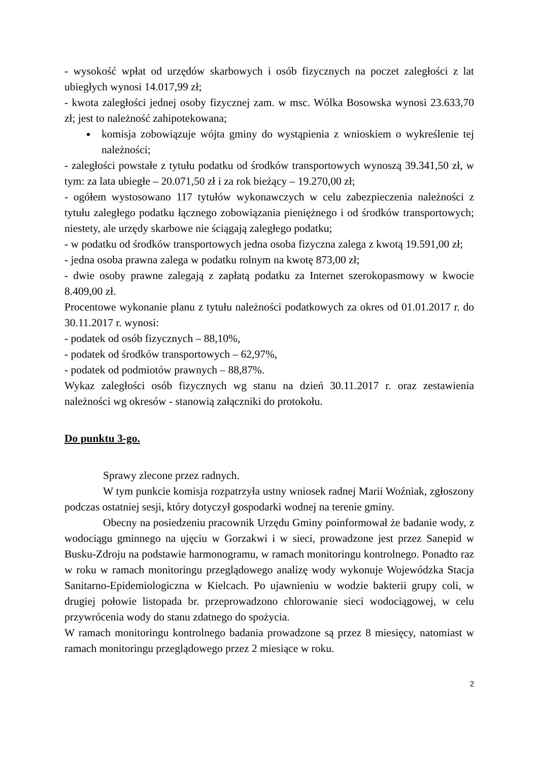- wysokość wpłat od urzędów skarbowych i osób fizycznych na poczet zaległości z lat ubiegłych wynosi 14.017,99 zł;
- kwota zaległości jednej osoby fizycznej zam. w msc. Wólka Bosowska wynosi 23.633,70 zł; jest to należność zahipotekowana;
komisja zobowiązuje wójta gminy do wystąpienia z wnioskiem o wykreślenie tej należności;
- zaległości powstałe z tytułu podatku od środków transportowych wynoszą 39.341,50 zł, w tym: za lata ubiegłe – 20.071,50 zł i za rok bieżący – 19.270,00 zł;
- ogółem wystosowano 117 tytułów wykonawczych w celu zabezpieczenia należności z tytułu zaległego podatku łącznego zobowiązania pieniężnego i od środków transportowych; niestety, ale urzędy skarbowe nie ściągają zaległego podatku;
- w podatku od środków transportowych jedna osoba fizyczna zalega z kwotą 19.591,00 zł;
- jedna osoba prawna zalega w podatku rolnym na kwotę 873,00 zł;
- dwie osoby prawne zalegają z zapłatą podatku za Internet szerokopasmowy w kwocie 8.409,00 zł.
Procentowe wykonanie planu z tytułu należności podatkowych za okres od 01.01.2017 r. do 30.11.2017 r. wynosi:
- podatek od osób fizycznych – 88,10%,
- podatek od środków transportowych – 62,97%,
- podatek od podmiotów prawnych – 88,87%.
Wykaz zaległości osób fizycznych wg stanu na dzień 30.11.2017 r. oraz zestawienia należności wg okresów - stanowią załączniki do protokołu.
Do punktu 3-go.
Sprawy zlecone przez radnych.
W tym punkcie komisja rozpatrzyła ustny wniosek radnej Marii Woźniak, zgłoszony podczas ostatniej sesji, który dotyczył gospodarki wodnej na terenie gminy.
Obecny na posiedzeniu pracownik Urzędu Gminy poinformował że badanie wody, z wodociągu gminnego na ujęciu w Gorzakwi i w sieci, prowadzone jest przez Sanepid w Busku-Zdroju na podstawie harmonogramu, w ramach monitoringu kontrolnego. Ponadto raz w roku w ramach monitoringu przeglądowego analizę wody wykonuje Wojewódzka Stacja Sanitarno-Epidemiologiczna w Kielcach. Po ujawnieniu w wodzie bakterii grupy coli, w drugiej połowie listopada br. przeprowadzono chlorowanie sieci wodociągowej, w celu przywrócenia wody do stanu zdatnego do spożycia.
W ramach monitoringu kontrolnego badania prowadzone są przez 8 miesięcy, natomiast w ramach monitoringu przeglądowego przez 2 miesiące w roku.
2